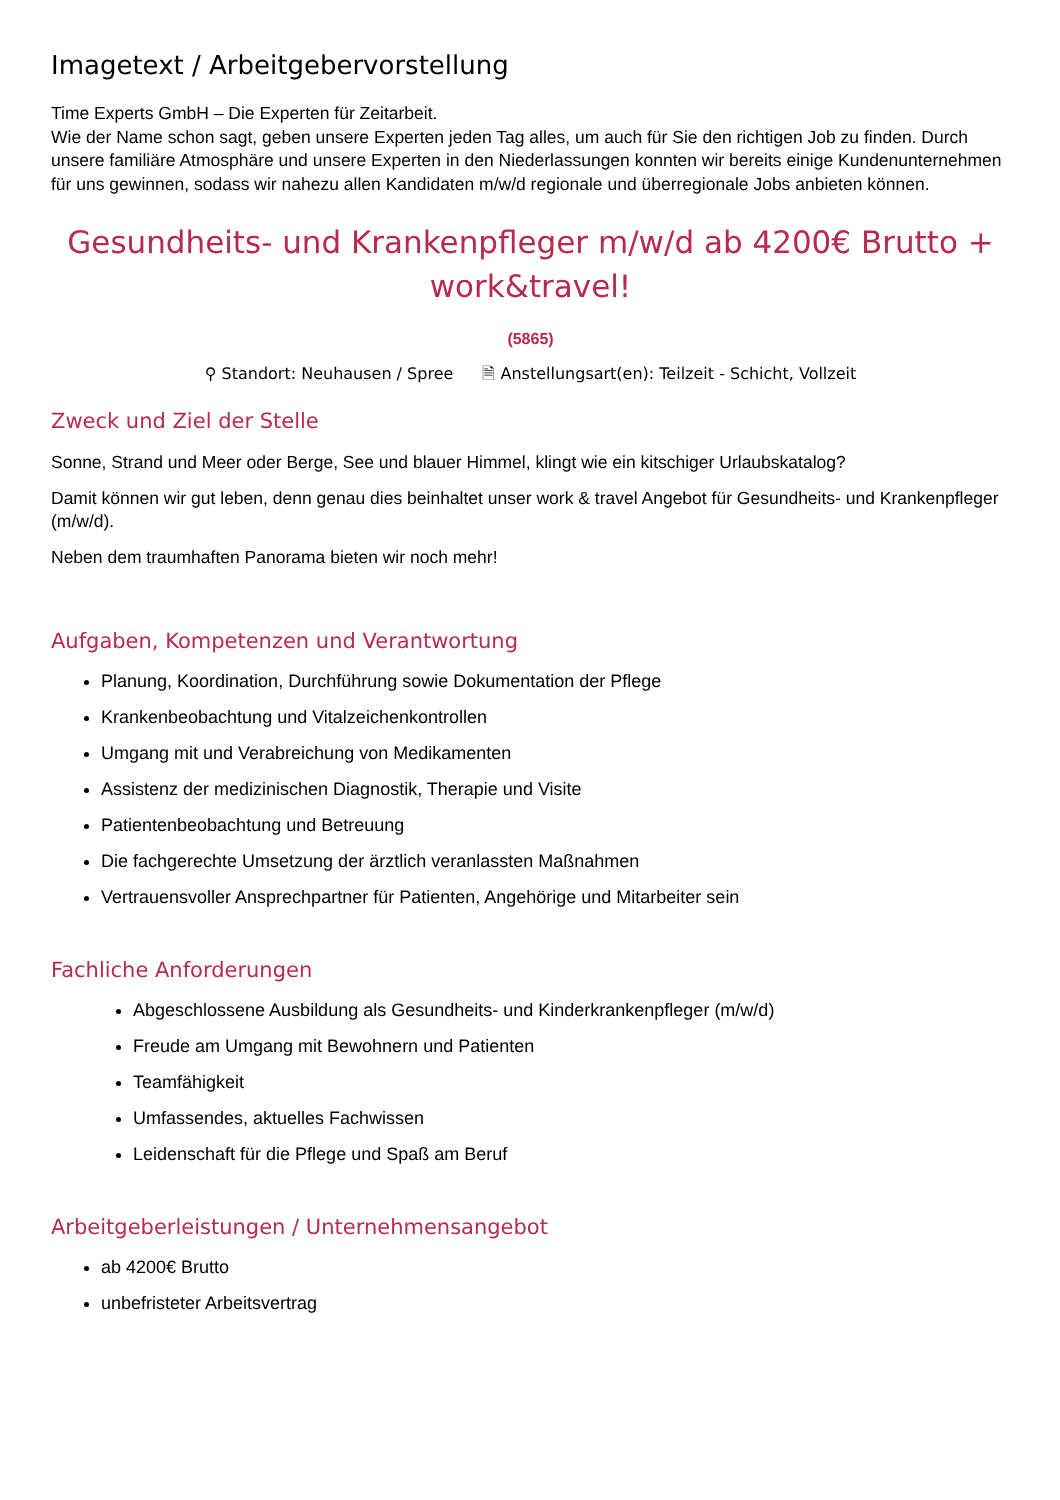Imagetext / Arbeitgebervorstellung
Time Experts GmbH – Die Experten für Zeitarbeit.
Wie der Name schon sagt, geben unsere Experten jeden Tag alles, um auch für Sie den richtigen Job zu finden. Durch unsere familiäre Atmosphäre und unsere Experten in den Niederlassungen konnten wir bereits einige Kundenunternehmen für uns gewinnen, sodass wir nahezu allen Kandidaten m/w/d regionale und überregionale Jobs anbieten können.
Gesundheits- und Krankenpfleger m/w/d ab 4200€ Brutto + work&travel!
(5865)
⚲ Standort: Neuhausen / Spree 🗎 Anstellungsart(en): Teilzeit - Schicht, Vollzeit
Zweck und Ziel der Stelle
Sonne, Strand und Meer oder Berge, See und blauer Himmel, klingt wie ein kitschiger Urlaubskatalog?
Damit können wir gut leben, denn genau dies beinhaltet unser work & travel Angebot für Gesundheits- und Krankenpfleger (m/w/d).
Neben dem traumhaften Panorama bieten wir noch mehr!
Aufgaben, Kompetenzen und Verantwortung
Planung, Koordination, Durchführung sowie Dokumentation der Pflege
Krankenbeobachtung und Vitalzeichenkontrollen
Umgang mit und Verabreichung von Medikamenten
Assistenz der medizinischen Diagnostik, Therapie und Visite
Patientenbeobachtung und Betreuung
Die fachgerechte Umsetzung der ärztlich veranlassten Maßnahmen
Vertrauensvoller Ansprechpartner für Patienten, Angehörige und Mitarbeiter sein
Fachliche Anforderungen
Abgeschlossene Ausbildung als Gesundheits- und Kinderkrankenpfleger (m/w/d)
Freude am Umgang mit Bewohnern und Patienten
Teamfähigkeit
Umfassendes, aktuelles Fachwissen
Leidenschaft für die Pflege und Spaß am Beruf
Arbeitgeberleistungen / Unternehmensangebot
ab 4200€ Brutto
unbefristeter Arbeitsvertrag